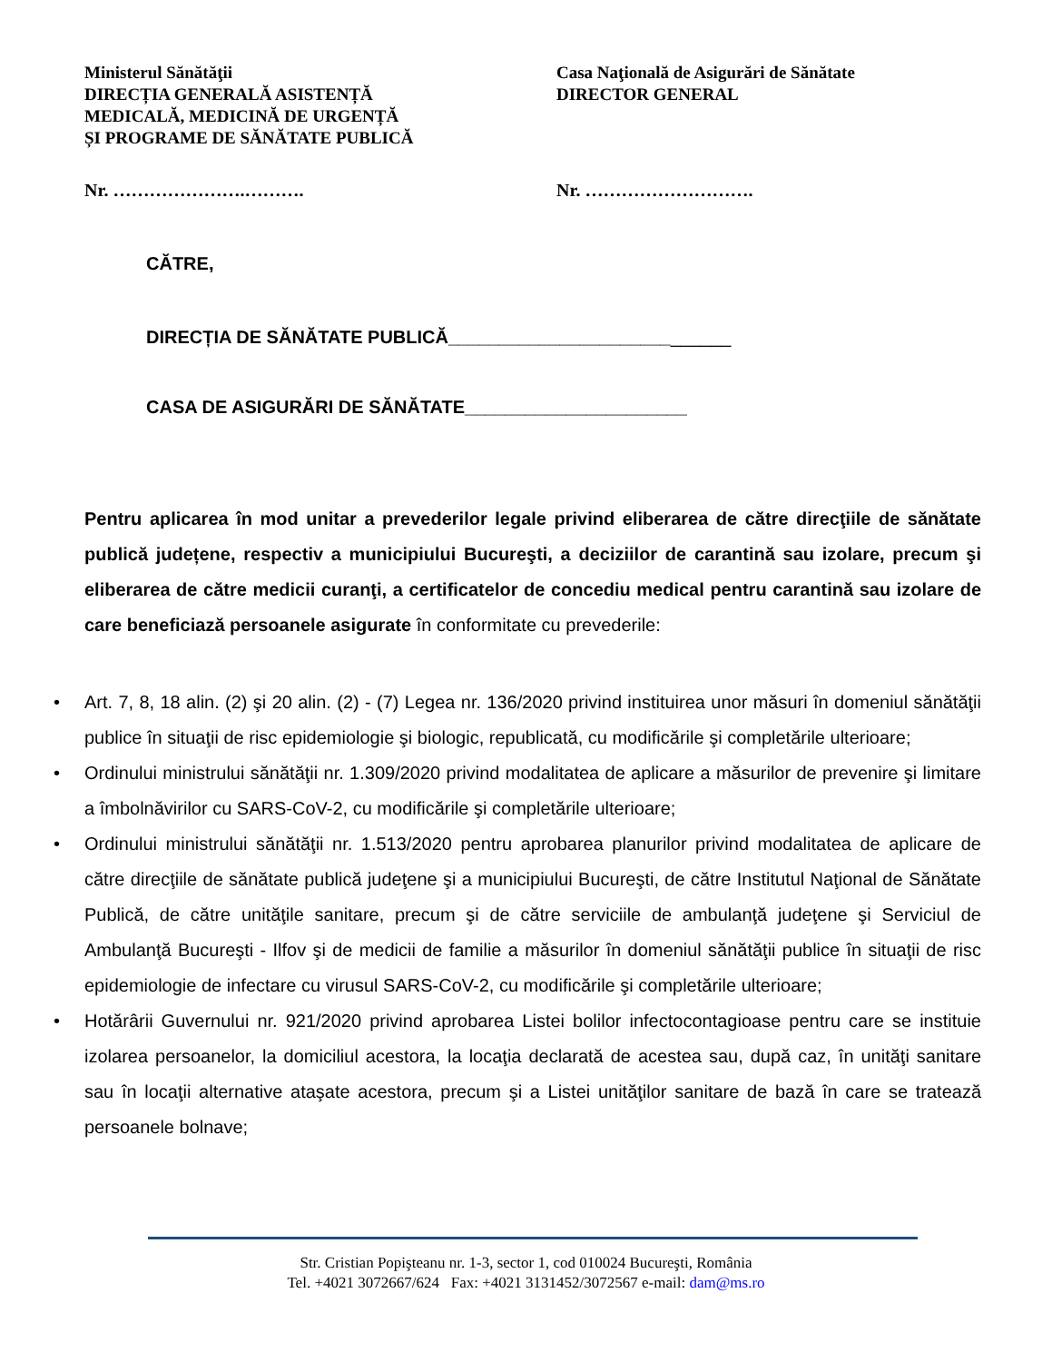Ministerul Sănătăţii
DIRECȚIA GENERALĂ ASISTENȚĂ
MEDICALĂ, MEDICINĂ DE URGENȚĂ
ȘI PROGRAME DE SĂNĂTATE PUBLICĂ
Casa Naţională de Asigurări de Sănătate
DIRECTOR GENERAL
Nr. ………………….………. Nr. ……………………….
CĂTRE,
DIRECȚIA DE SĂNĂTATE PUBLICĂ____________________________
CASA DE ASIGURĂRI DE SĂNĂTATE______________________
Pentru aplicarea în mod unitar a prevederilor legale privind eliberarea de către direcţiile de sănătate publică județene, respectiv a municipiului Bucureşti, a deciziilor de carantină sau izolare, precum şi eliberarea de către medicii curanţi, a certificatelor de concediu medical pentru carantină sau izolare de care beneficiază persoanele asigurate în conformitate cu prevederile:
• Art. 7, 8, 18 alin. (2) şi 20 alin. (2) - (7) Legea nr. 136/2020 privind instituirea unor măsuri în domeniul sănătăţii publice în situaţii de risc epidemiologie şi biologic, republicată, cu modificările şi completările ulterioare;
• Ordinului ministrului sănătăţii nr. 1.309/2020 privind modalitatea de aplicare a măsurilor de prevenire şi limitare a îmbolnăvirilor cu SARS-CoV-2, cu modificările şi completările ulterioare;
• Ordinului ministrului sănătăţii nr. 1.513/2020 pentru aprobarea planurilor privind modalitatea de aplicare de către direcţiile de sănătate publică judeţene şi a municipiului Bucureşti, de către Institutul Naţional de Sănătate Publică, de către unităţile sanitare, precum şi de către serviciile de ambulanţă judeţene şi Serviciul de Ambulanţă Bucureşti - Ilfov şi de medicii de familie a măsurilor în domeniul sănătăţii publice în situaţii de risc epidemiologie de infectare cu virusul SARS-CoV-2, cu modificările şi completările ulterioare;
• Hotărârii Guvernului nr. 921/2020 privind aprobarea Listei bolilor infectocontagioase pentru care se instituie izolarea persoanelor, la domiciliul acestora, la locaţia declarată de acestea sau, după caz, în unităţi sanitare sau în locaţii alternative ataşate acestora, precum şi a Listei unităţilor sanitare de bază în care se tratează persoanele bolnave;
Str. Cristian Popişteanu nr. 1-3, sector 1, cod 010024 Bucureşti, România
Tel. +4021 3072667/624 Fax: +4021 3131452/3072567 e-mail: dam@ms.ro